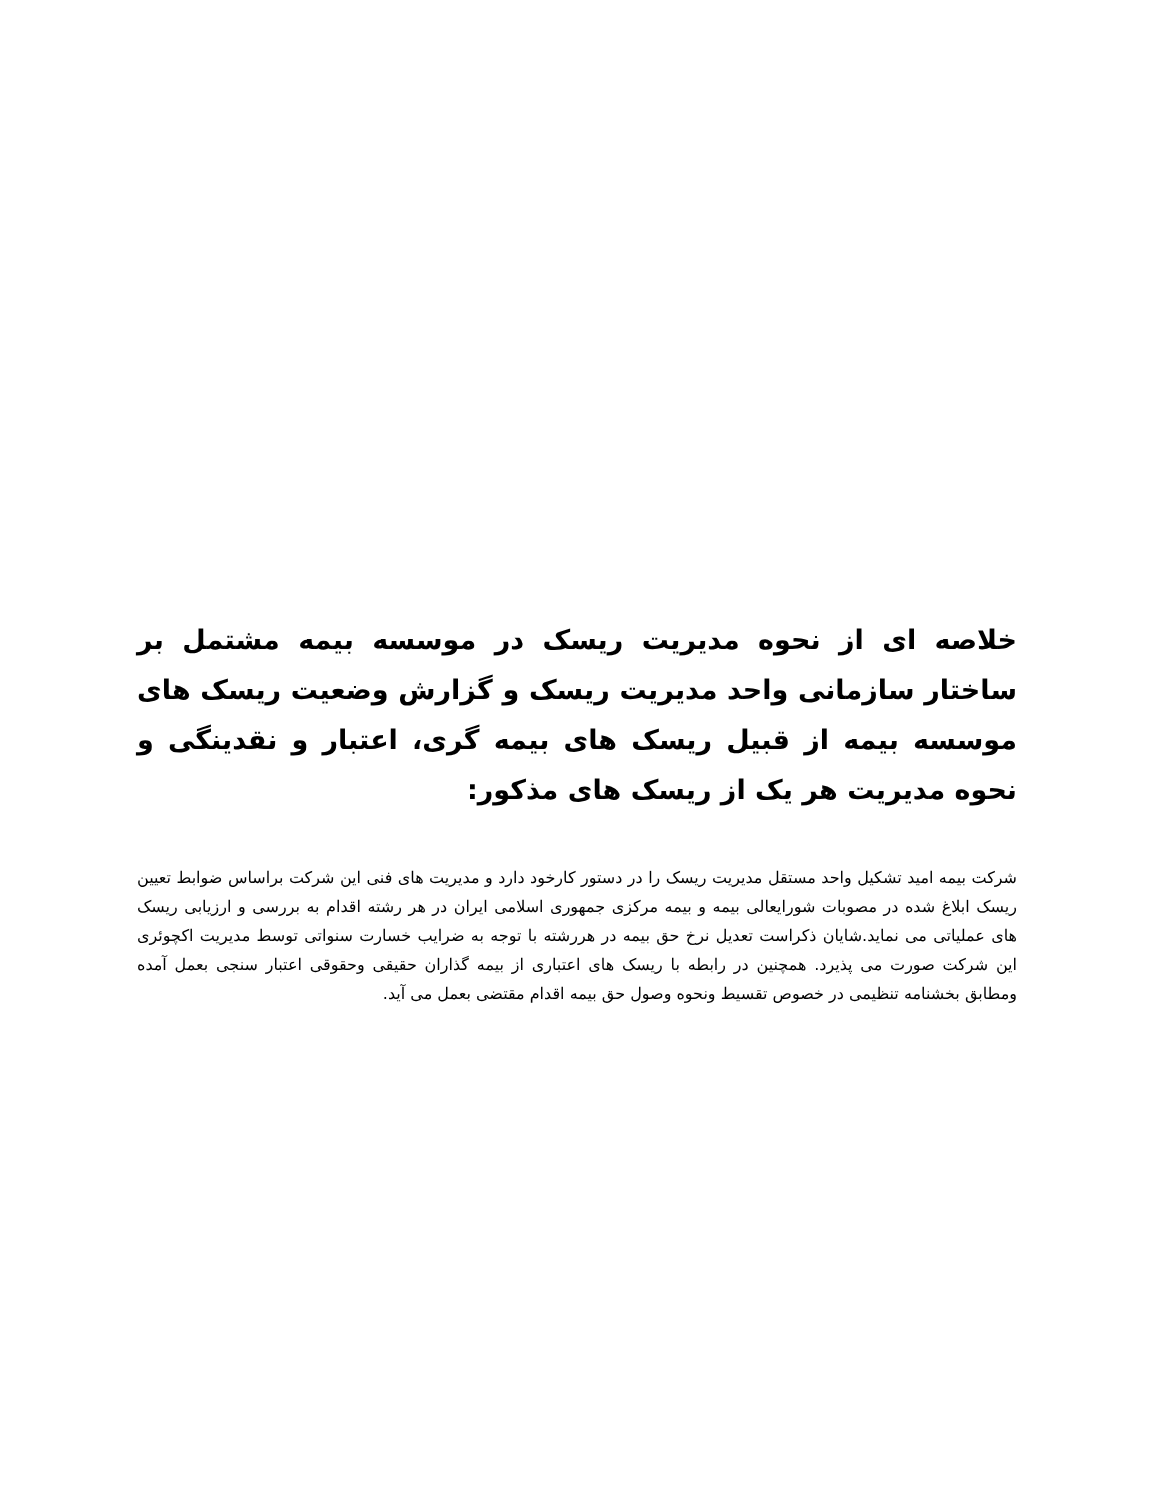خلاصه ای از نحوه مدیریت ریسک در موسسه بیمه مشتمل بر ساختار سازمانی واحد مدیریت ریسک و گزارش وضعیت ریسک های موسسه بیمه از قبیل ریسک های بیمه گری، اعتبار و نقدینگی و نحوه مدیریت هر یک از ریسک های مذکور:
شرکت بیمه امید تشکیل واحد مستقل مدیریت ریسک را در دستور کارخود دارد و مدیریت های فنی این شرکت براساس ضوابط تعیین ریسک ابلاغ شده در مصوبات شورایعالی بیمه و بیمه مرکزی جمهوری اسلامی ایران در هر رشته اقدام به بررسی و ارزیابی ریسک های عملیاتی می نماید.شایان ذکراست تعدیل نرخ حق بیمه در هررشته با توجه به ضرایب خسارت سنواتی توسط مدیریت اکچوئری این شرکت صورت می پذیرد. همچنین در رابطه با ریسک های اعتباری از بیمه گذاران حقیقی وحقوقی اعتبار سنجی بعمل آمده ومطابق بخشنامه تنظیمی در خصوص تقسیط ونحوه وصول حق بیمه اقدام مقتضی بعمل می آید.